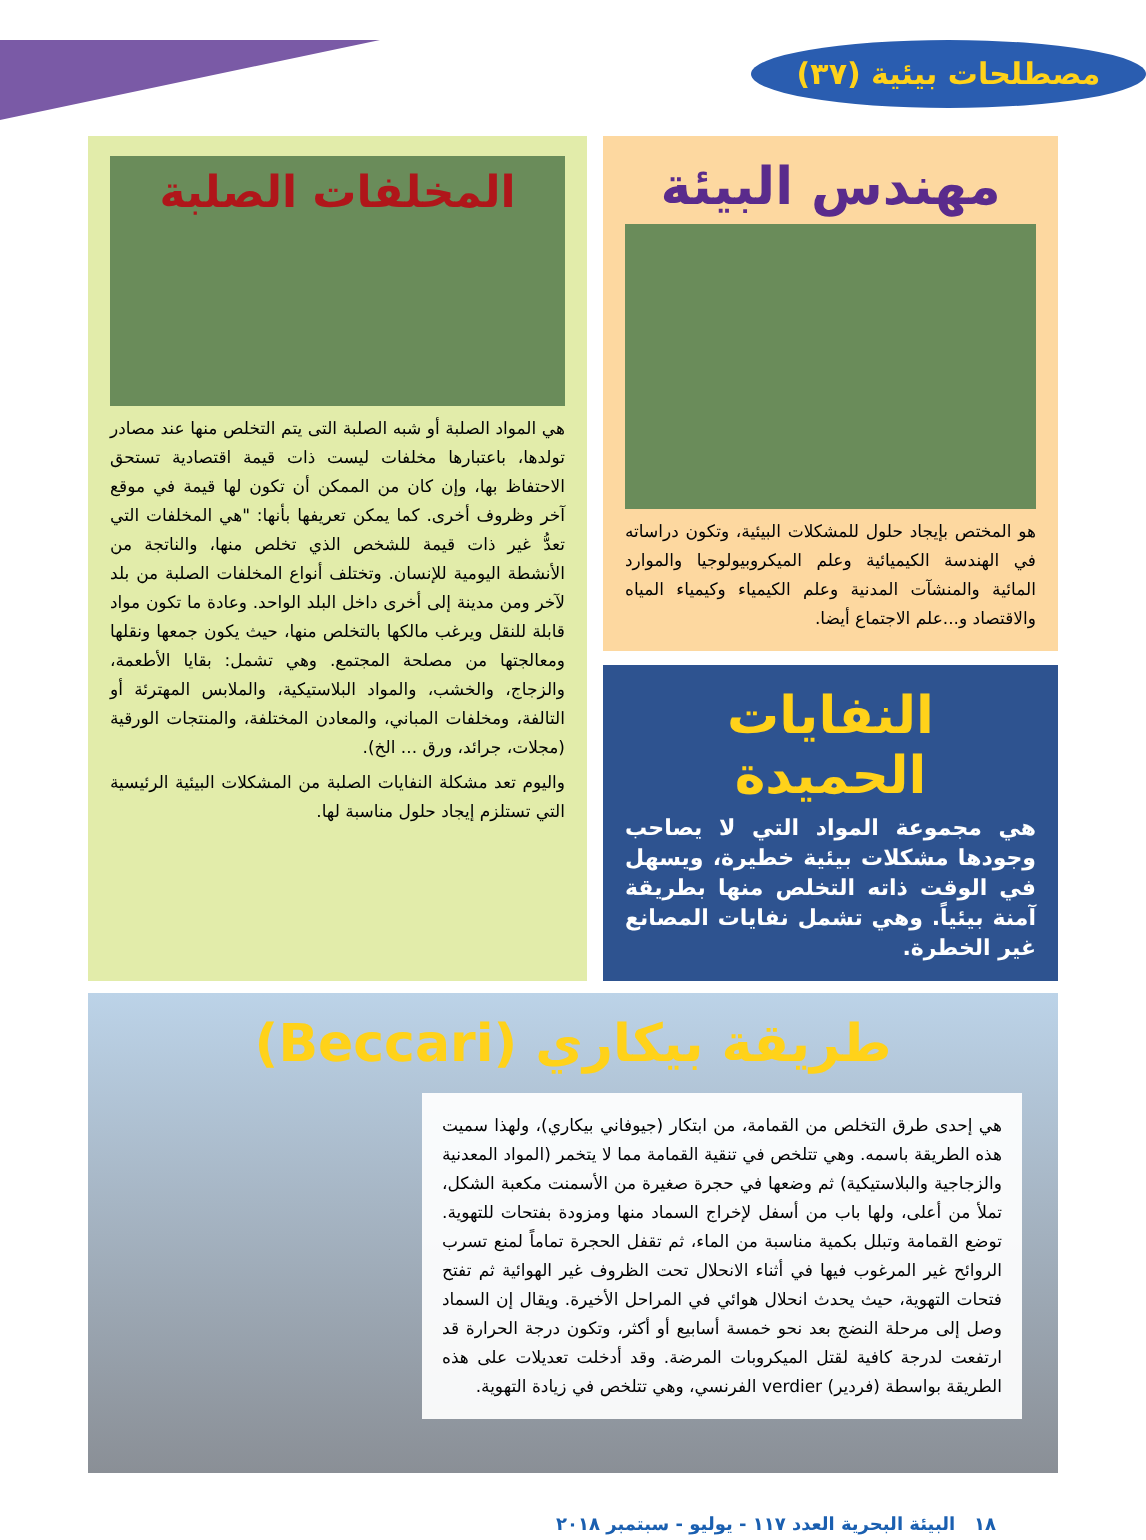مصطلحات بيئية (٣٧)
مهندس البيئة
هو المختص بإيجاد حلول للمشكلات البيئية، وتكون دراساته في الهندسة الكيميائية وعلم الميكروبيولوجيا والموارد المائية والمنشآت المدنية وعلم الكيمياء وكيمياء المياه والاقتصاد و...علم الاجتماع أيضا.
النفايات الحميدة
هي مجموعة المواد التي لا يصاحب وجودها مشكلات بيئية خطيرة، ويسهل في الوقت ذاته التخلص منها بطريقة آمنة بيئياً. وهي تشمل نفايات المصانع غير الخطرة.
المخلفات الصلبة
هي المواد الصلبة أو شبه الصلبة التى يتم التخلص منها عند مصادر تولدها، باعتبارها مخلفات ليست ذات قيمة اقتصادية تستحق الاحتفاظ بها، وإن كان من الممكن أن تكون لها قيمة في موقع آخر وظروف أخرى. كما يمكن تعريفها بأنها: "هي المخلفات التي تعدُّ غير ذات قيمة للشخص الذي تخلص منها، والناتجة من الأنشطة اليومية للإنسان. وتختلف أنواع المخلفات الصلبة من بلد لآخر ومن مدينة إلى أخرى داخل البلد الواحد. وعادة ما تكون مواد قابلة للنقل ويرغب مالكها بالتخلص منها، حيث يكون جمعها ونقلها ومعالجتها من مصلحة المجتمع. وهي تشمل: بقايا الأطعمة، والزجاج، والخشب، والمواد البلاستيكية، والملابس المهترئة أو التالفة، ومخلفات المباني، والمعادن المختلفة، والمنتجات الورقية (مجلات، جرائد، ورق ... الخ).
واليوم تعد مشكلة النفايات الصلبة من المشكلات البيئية الرئيسية التي تستلزم إيجاد حلول مناسبة لها.
طريقة بيكاري (Beccari)
هي إحدى طرق التخلص من القمامة، من ابتكار (جيوفاني بيكاري)، ولهذا سميت هذه الطريقة باسمه. وهي تتلخص في تنقية القمامة مما لا يتخمر (المواد المعدنية والزجاجية والبلاستيكية) ثم وضعها في حجرة صغيرة من الأسمنت مكعبة الشكل، تملأ من أعلى، ولها باب من أسفل لإخراج السماد منها ومزودة بفتحات للتهوية. توضع القمامة وتبلل بكمية مناسبة من الماء، ثم تقفل الحجرة تماماً لمنع تسرب الروائح غير المرغوب فيها في أثناء الانحلال تحت الظروف غير الهوائية ثم تفتح فتحات التهوية، حيث يحدث انحلال هوائي في المراحل الأخيرة. ويقال إن السماد وصل إلى مرحلة النضج بعد نحو خمسة أسابيع أو أكثر، وتكون درجة الحرارة قد ارتفعت لدرجة كافية لقتل الميكروبات المرضة. وقد أدخلت تعديلات على هذه الطريقة بواسطة (فردير) verdier الفرنسي، وهي تتلخص في زيادة التهوية.
١٨ البيئة البحرية العدد ١١٧ - يوليو - سبتمبر ٢٠١٨